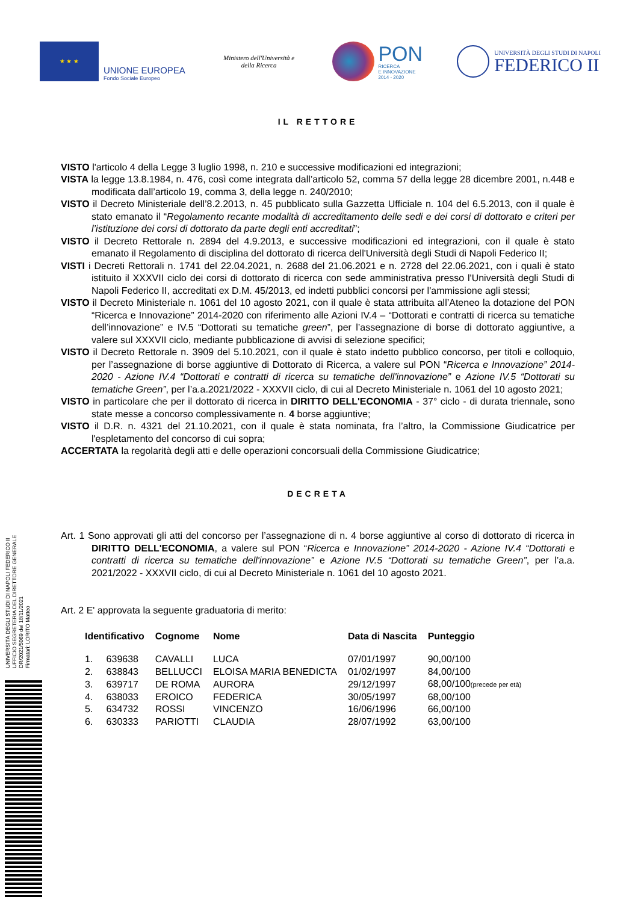★ ★ ★
UNIONE EUROPEA
Fondo Sociale Europeo
Ministero dell'Università e della Ricerca
PON
RICERCA
E INNOVAZIONE
2014 - 2020
UNIVERSITÀ DEGLI STUDI DI NAPOLI
FEDERICO II
IL RETTORE
VISTO l'articolo 4 della Legge 3 luglio 1998, n. 210 e successive modificazioni ed integrazioni;
VISTA la legge 13.8.1984, n. 476, così come integrata dall’articolo 52, comma 57 della legge 28 dicembre 2001, n.448 e modificata dall’articolo 19, comma 3, della legge n. 240/2010;
VISTO il Decreto Ministeriale dell’8.2.2013, n. 45 pubblicato sulla Gazzetta Ufficiale n. 104 del 6.5.2013, con il quale è stato emanato il “Regolamento recante modalità di accreditamento delle sedi e dei corsi di dottorato e criteri per l’istituzione dei corsi di dottorato da parte degli enti accreditati”;
VISTO il Decreto Rettorale n. 2894 del 4.9.2013, e successive modificazioni ed integrazioni, con il quale è stato emanato il Regolamento di disciplina del dottorato di ricerca dell'Università degli Studi di Napoli Federico II;
VISTI i Decreti Rettorali n. 1741 del 22.04.2021, n. 2688 del 21.06.2021 e n. 2728 del 22.06.2021, con i quali è stato istituito il XXXVII ciclo dei corsi di dottorato di ricerca con sede amministrativa presso l'Università degli Studi di Napoli Federico II, accreditati ex D.M. 45/2013, ed indetti pubblici concorsi per l'ammissione agli stessi;
VISTO il Decreto Ministeriale n. 1061 del 10 agosto 2021, con il quale è stata attribuita all’Ateneo la dotazione del PON “Ricerca e Innovazione” 2014-2020 con riferimento alle Azioni IV.4 – “Dottorati e contratti di ricerca su tematiche dell’innovazione” e IV.5 “Dottorati su tematiche green”, per l’assegnazione di borse di dottorato aggiuntive, a valere sul XXXVII ciclo, mediante pubblicazione di avvisi di selezione specifici;
VISTO il Decreto Rettorale n. 3909 del 5.10.2021, con il quale è stato indetto pubblico concorso, per titoli e colloquio, per l’assegnazione di borse aggiuntive di Dottorato di Ricerca, a valere sul PON “Ricerca e Innovazione” 2014-2020 - Azione IV.4 “Dottorati e contratti di ricerca su tematiche dell'innovazione” e Azione IV.5 “Dottorati su tematiche Green”, per l’a.a.2021/2022 - XXXVII ciclo, di cui al Decreto Ministeriale n. 1061 del 10 agosto 2021;
VISTO in particolare che per il dottorato di ricerca in DIRITTO DELL'ECONOMIA - 37° ciclo - di durata triennale, sono state messe a concorso complessivamente n. 4 borse aggiuntive;
VISTO il D.R. n. 4321 del 21.10.2021, con il quale è stata nominata, fra l’altro, la Commissione Giudicatrice per l'espletamento del concorso di cui sopra;
ACCERTATA la regolarità degli atti e delle operazioni concorsuali della Commissione Giudicatrice;
DECRETA
Art. 1 Sono approvati gli atti del concorso per l’assegnazione di n. 4 borse aggiuntive al corso di dottorato di ricerca in DIRITTO DELL'ECONOMIA, a valere sul PON “Ricerca e Innovazione” 2014-2020 - Azione IV.4 “Dottorati e contratti di ricerca su tematiche dell'innovazione” e Azione IV.5 “Dottorati su tematiche Green”, per l’a.a. 2021/2022 - XXXVII ciclo, di cui al Decreto Ministeriale n. 1061 del 10 agosto 2021.
Art. 2 E' approvata la seguente graduatoria di merito:
| Identificativo | | Cognome | Nome | Data di Nascita | Punteggio |
| --- | --- | --- | --- | --- | --- |
| 1. | 639638 | CAVALLI | LUCA | 07/01/1997 | 90,00/100 |
| 2. | 638843 | BELLUCCI | ELOISA MARIA BENEDICTA | 01/02/1997 | 84,00/100 |
| 3. | 639717 | DE ROMA | AURORA | 29/12/1997 | 68,00/100 (precede per età) |
| 4. | 638033 | EROICO | FEDERICA | 30/05/1997 | 68,00/100 |
| 5. | 634732 | ROSSI | VINCENZO | 16/06/1996 | 66,00/100 |
| 6. | 630333 | PARIOTTI | CLAUDIA | 28/07/1992 | 63,00/100 |
UNIVERSITÀ DEGLI STUDI DI NAPOLI FEDERICO II
UFFICIO SEGRETERIA DEL DIRETTORE GENERALE
DR/2021/5069 del 18/11/2021
Firmatari: LORITO Matteo